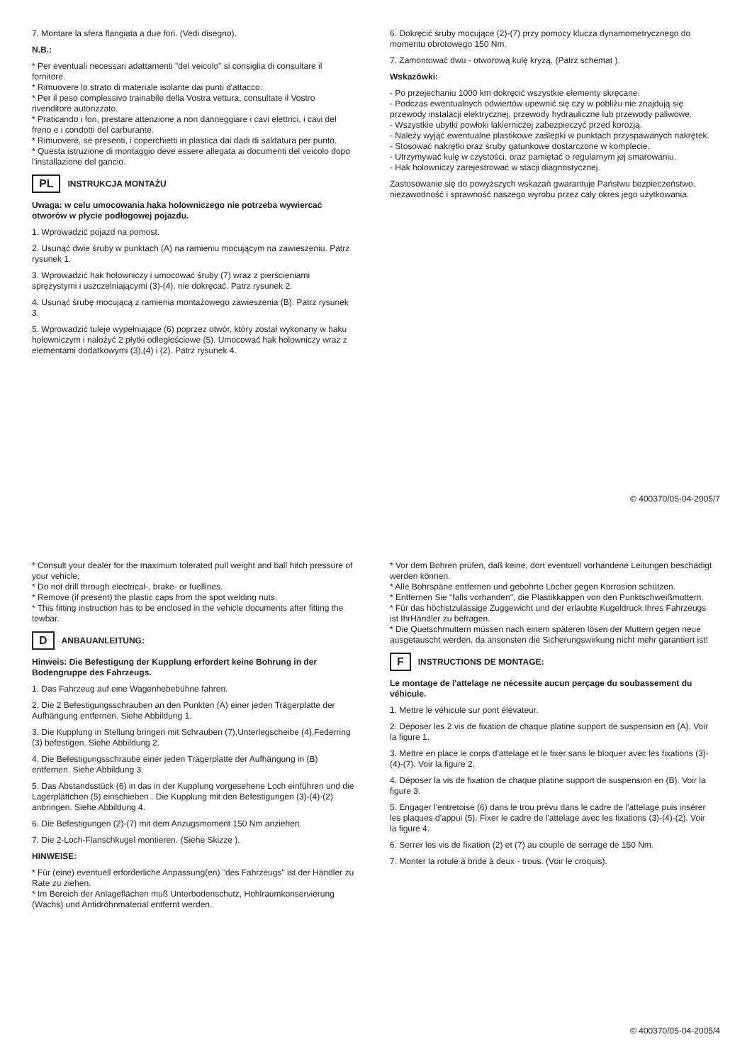7. Montare la sfera flangiata a due fori. (Vedi disegno).
N.B.:
* Per eventuali necessari adattamenti "del veicolo" si consiglia di consultare il fornitore.
* Rimuovere lo strato di materiale isolante dai punti d'attacco.
* Per il peso complessivo trainabile della Vostra vettura, consultate il Vostro rivenditore autorizzato.
* Praticando i fori, prestare attenzione a non danneggiare i cavi elettrici, i cavi del freno e i condotti del carburante.
* Rimuovere, se presenti, i coperchietti in plastica dai dadi di saldatura per punto.
* Questa istruzione di montaggio deve essere allegata ai documenti del veicolo dopo l'installazione del gancio.
PL INSTRUKCJA MONTAŻU
Uwaga: w celu umocowania haka holowniczego nie potrzeba wywiercać otworów w płycie podłogowej pojazdu.
1. Wprowadzić pojazd na pomost.
2. Usunąć dwie śruby w punktach (A) na ramieniu mocującym na zawieszeniu. Patrz rysunek 1.
3. Wprowadzić hak holowniczy i umocować śruby (7) wraz z pierścieniami sprężystymi i uszczelniającymi (3)-(4), nie dokręcać. Patrz rysunek 2.
4. Usunąć śrubę mocującą z ramienia montażowego zawieszenia (B). Patrz rysunek 3.
5. Wprowadzić tuleje wypełniające (6) poprzez otwór, który został wykonany w haku holowniczym i nałożyć 2 płytki odległościowe (5). Umocować hak holowniczy wraz z elementami dodatkowymi (3),(4) i (2). Patrz rysunek 4.
6. Dokręcić śruby mocujące (2)-(7) przy pomocy klucza dynamometrycznego do momentu obrotowego 150 Nm.
7. Zamontować dwu - otworową kulę kryzą. (Patrz schemat ).
Wskazówki:
- Po przejechaniu 1000 km dokręcić wszystkie elementy skręcane.
- Podczas ewentualnych odwiertów upewnić się czy w pobliżu nie znajdują się przewody instalacji elektrycznej, przewody hydrauliczne lub przewody paliwowe.
- Wszystkie ubytki powłoki lakierniczej zabezpieczyć przed korozją.
- Należy wyjąć ewentualne plastikowe zaślepki w punktach przyspawanych nakrętek.
- Stosować nakrętki oraz śruby gatunkowe dostarczone w komplecie.
- Utrzymywać kulę w czystości, oraz pamiętać o regularnym jej smarowaniu.
- Hak holowniczy zarejestrować w stacji diagnostycznej.
Zastosowanie się do powyższych wskazań gwarantuje Państwu bezpieczeństwo, niezawodność i sprawność naszego wyrobu przez cały okres jego użytkowania.
© 400370/05-04-2005/7
* Consult your dealer for the maximum tolerated pull weight and ball hitch pressure of your vehicle.
* Do not drill through electrical-, brake- or fuellines.
* Remove (if present) the plastic caps from the spot welding nuts.
* This fitting instruction has to be enclosed in the vehicle documents after fitting the towbar.
D ANBAUANLEITUNG:
Hinweis: Die Befestigung der Kupplung erfordert keine Bohrung in der Bodengruppe des Fahrzeugs.
1. Das Fahrzeug auf eine Wagenhebebühne fahren.
2. Die 2 Befestigungsschrauben an den Punkten (A) einer jeden Trägerplatte der Aufhängung entfernen. Siehe Abbildung 1.
3. Die Kupplung in Stellung bringen mit Schrauben (7),Unterlegscheibe (4),Federring (3) befestigen. Siehe Abbildung 2.
4. Die Befestigungsschraube einer jeden Trägerplatte der Aufhängung in (B) entfernen. Siehe Abbildung 3.
5. Das Abstandsstück (6) in das in der Kupplung vorgesehene Loch einführen und die Lagerplättchen (5) einschieben . Die Kupplung mit den Befestigungen (3)-(4)-(2) anbringen. Siehe Abbildung 4.
6. Die Befestigungen (2)-(7) mit dem Anzugsmoment 150 Nm anziehen.
7. Die 2-Loch-Flanschkugel montieren. (Siehe Skizze ).
HINWEISE:
* Für (eine) eventuell erforderliche Anpassung(en) "des Fahrzeugs" ist der Händler zu Rate zu ziehen.
* Im Bereich der Anlageflächen muß Unterbodenschutz, Hohlraumkonservierung (Wachs) und Antidröhnmaterial entfernt werden.
* Vor dem Bohren prüfen, daß keine, dort eventuell vorhandene Leitungen beschädigt werden können.
* Alle Bohrspäne entfernen und gebohrte Löcher gegen Korrosion schützen.
* Entfernen Sie "falls vorhanden", die Plastikkappen von den Punktschweißmuttern.
* Für das höchstzulässige Zuggewicht und der erlaubte Kugeldruck Ihres Fahrzeugs ist IhrHändler zu befragen.
* Die Quetschmuttern müssen nach einem späteren lösen der Muttern gegen neue ausgetauscht werden, da ansonsten die Sicherungswirkung nicht mehr garantiert ist!
F INSTRUCTIONS DE MONTAGE:
Le montage de l'attelage ne nécessite aucun perçage du soubassement du véhicule.
1. Mettre le véhicule sur pont élévateur.
2. Déposer les 2 vis de fixation de chaque platine support de suspension en (A). Voir la figure 1.
3. Mettre en place le corps d'attelage et le fixer sans le bloquer avec les fixations (3)-(4)-(7). Voir la figure 2.
4. Déposer la vis de fixation de chaque platine support de suspension en (B). Voir la figure 3.
5. Engager l'entretoise (6) dans le trou prévu dans le cadre de l'attelage puis insérer les plaques d'appui (5). Fixer le cadre de l'attelage avec les fixations (3)-(4)-(2). Voir la figure 4.
6. Serrer les vis de fixation (2) et (7) au couple de serrage de 150 Nm.
7. Monter la rotule à bride à deux - trous. (Voir le croquis).
© 400370/05-04-2005/4